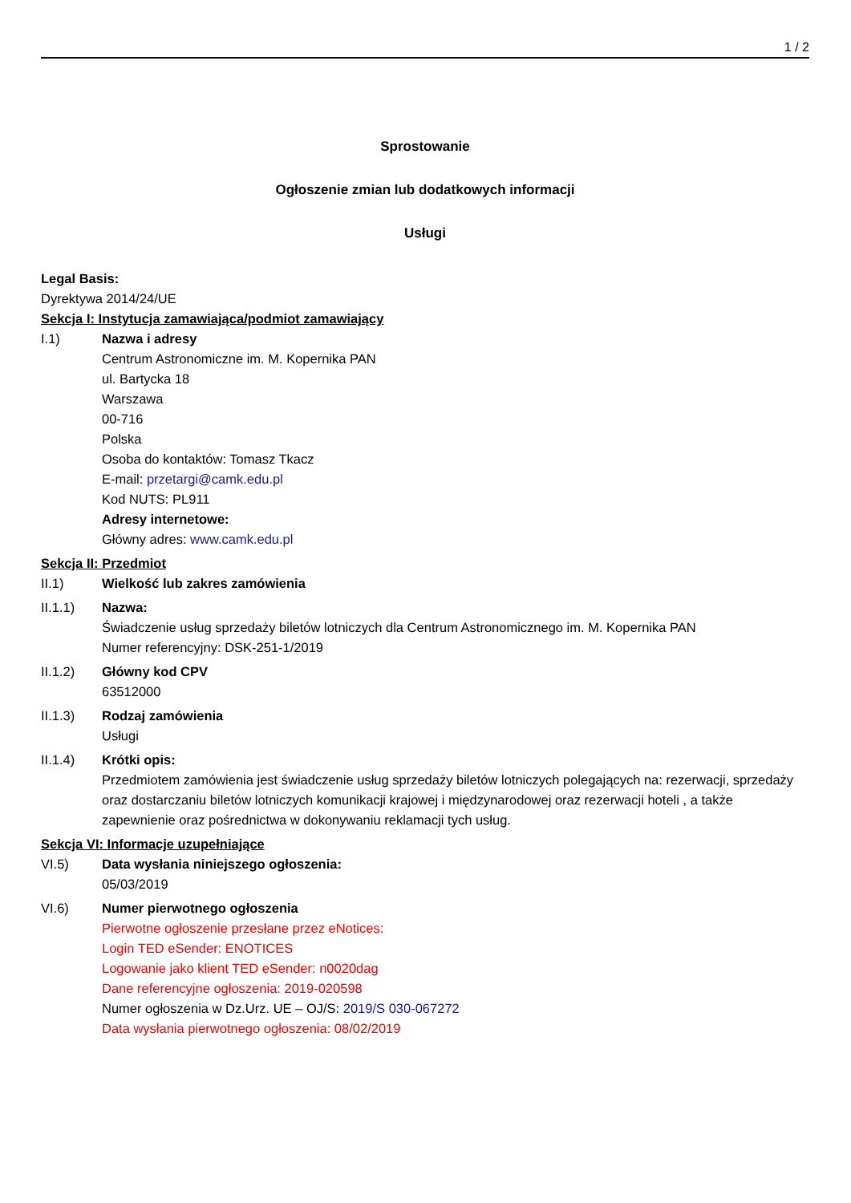1 / 2
Sprostowanie
Ogłoszenie zmian lub dodatkowych informacji
Usługi
Legal Basis:
Dyrektywa 2014/24/UE
Sekcja I: Instytucja zamawiająca/podmiot zamawiający
I.1) Nazwa i adresy
Centrum Astronomiczne im. M. Kopernika PAN
ul. Bartycka 18
Warszawa
00-716
Polska
Osoba do kontaktów: Tomasz Tkacz
E-mail: przetargi@camk.edu.pl
Kod NUTS: PL911
Adresy internetowe:
Główny adres: www.camk.edu.pl
Sekcja II: Przedmiot
II.1) Wielkość lub zakres zamówienia
II.1.1) Nazwa:
Świadczenie usług sprzedaży biletów lotniczych dla Centrum Astronomicznego im. M. Kopernika PAN
Numer referencyjny: DSK-251-1/2019
II.1.2) Główny kod CPV
63512000
II.1.3) Rodzaj zamówienia
Usługi
II.1.4) Krótki opis:
Przedmiotem zamówienia jest świadczenie usług sprzedaży biletów lotniczych polegających na: rezerwacji, sprzedaży oraz dostarczaniu biletów lotniczych komunikacji krajowej i międzynarodowej oraz rezerwacji hoteli , a także zapewnienie oraz pośrednictwa w dokonywaniu reklamacji tych usług.
Sekcja VI: Informacje uzupełniające
VI.5) Data wysłania niniejszego ogłoszenia:
05/03/2019
VI.6) Numer pierwotnego ogłoszenia
Pierwotne ogłoszenie przesłane przez eNotices:
Login TED eSender: ENOTICES
Logowanie jako klient TED eSender: n0020dag
Dane referencyjne ogłoszenia: 2019-020598
Numer ogłoszenia w Dz.Urz. UE – OJ/S: 2019/S 030-067272
Data wysłania pierwotnego ogłoszenia: 08/02/2019